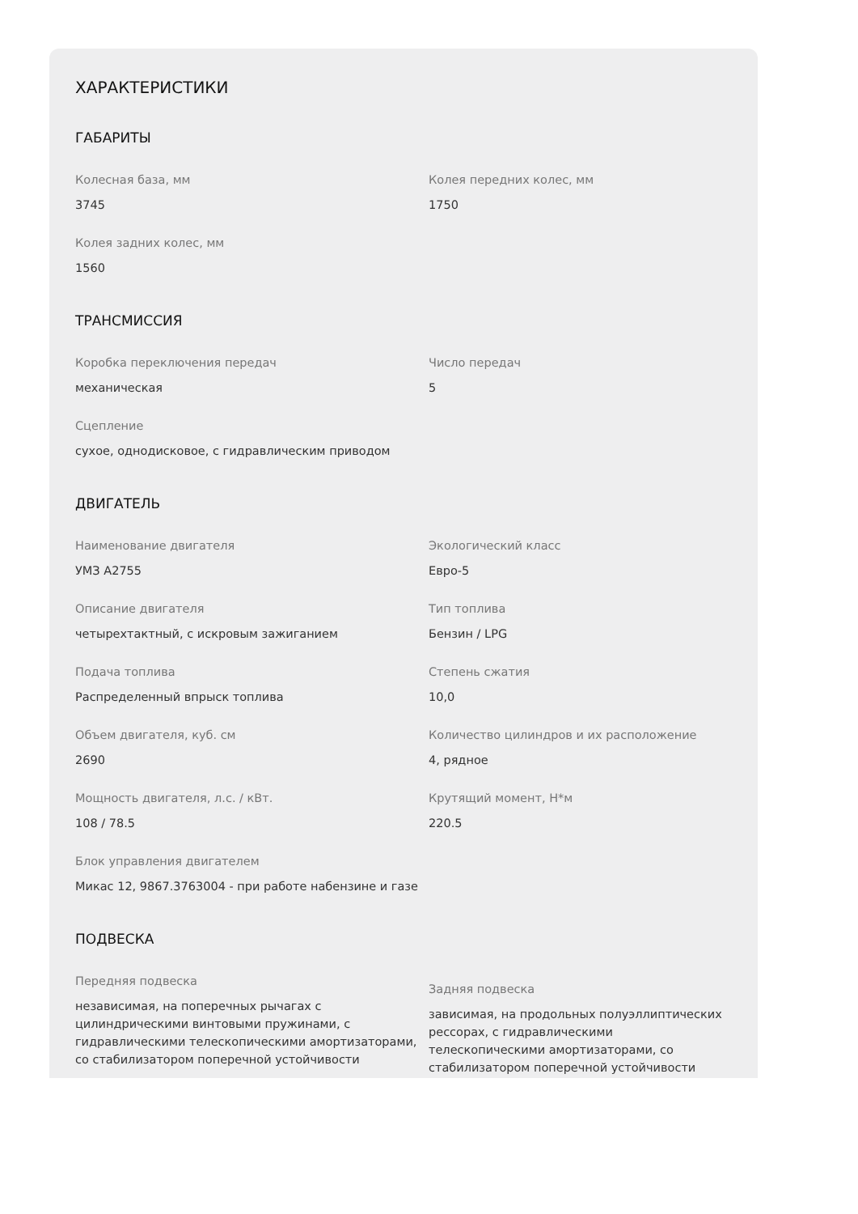ХАРАКТЕРИСТИКИ
ГАБАРИТЫ
Колесная база, мм
3745
Колея передних колес, мм
1750
Колея задних колес, мм
1560
ТРАНСМИССИЯ
Коробка переключения передач
механическая
Число передач
5
Сцепление
сухое, однодисковое, с гидравлическим приводом
ДВИГАТЕЛЬ
Наименование двигателя
УМЗ А2755
Экологический класс
Евро-5
Описание двигателя
четырехтактный, с искровым зажиганием
Тип топлива
Бензин / LPG
Подача топлива
Распределенный впрыск топлива
Степень сжатия
10,0
Объем двигателя, куб. см
2690
Количество цилиндров и их расположение
4, рядное
Мощность двигателя, л.с. / кВт.
108 / 78.5
Крутящий момент, Н*м
220.5
Блок управления двигателем
Микас 12, 9867.3763004 - при работе набензине и газе
ПОДВЕСКА
Передняя подвеска
независимая, на поперечных рычагах с цилиндрическими винтовыми пружинами, с гидравлическими телескопическими амортизаторами, со стабилизатором поперечной устойчивости
Задняя подвеска
зависимая, на продольных полуэллиптических рессорах, с гидравлическими телескопическими амортизаторами, со стабилизатором поперечной устойчивости